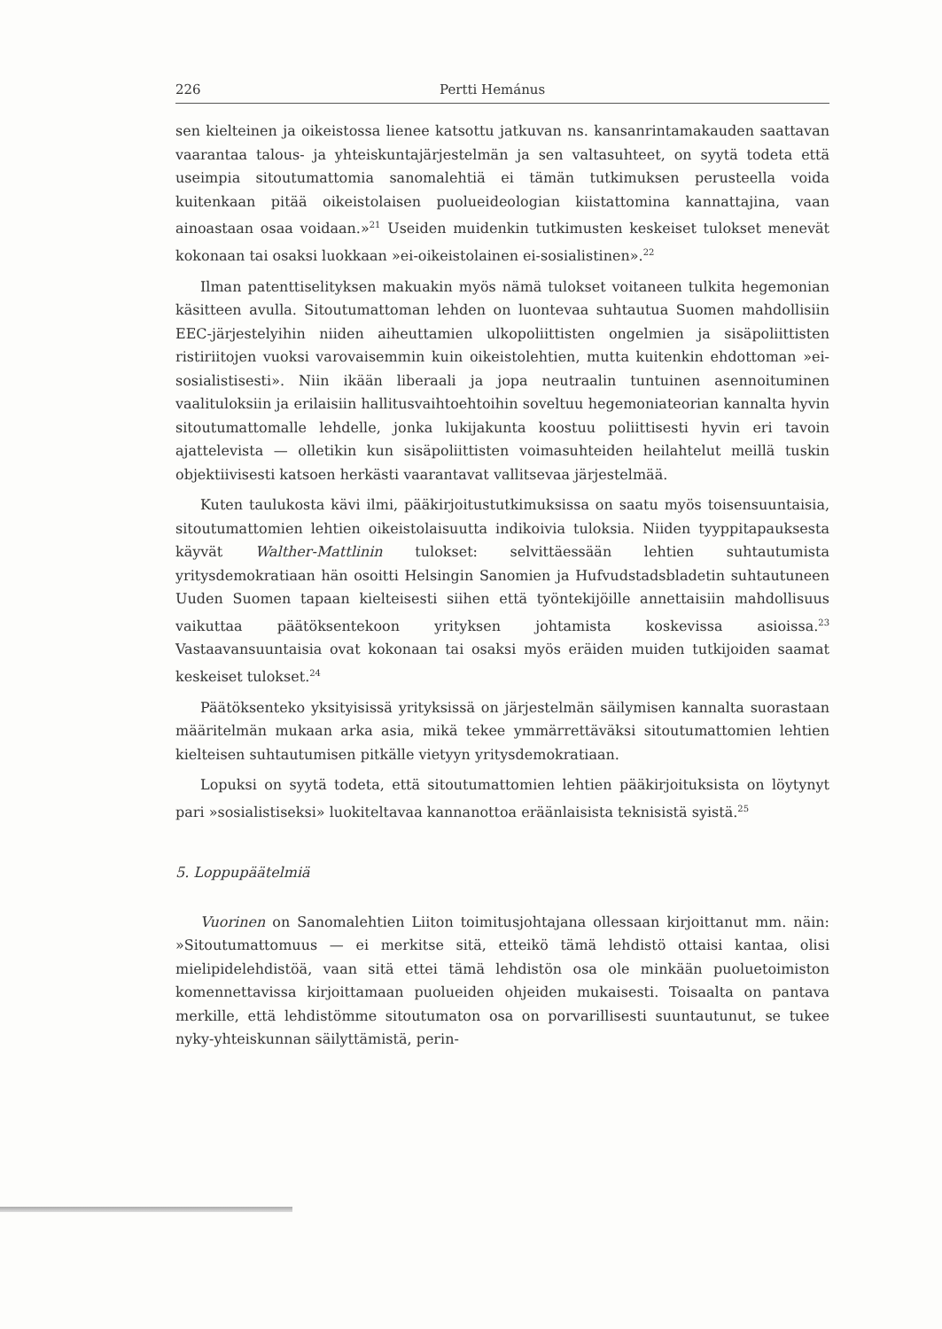226 Pertti Hemánus
sen kielteinen ja oikeistossa lienee katsottu jatkuvan ns. kansanrintamakauden saattavan vaarantaa talous- ja yhteiskuntajärjestelmän ja sen valtasuhteet, on syytä todeta että useimpia sitoutumattomia sanomalehtiä ei tämän tutkimuksen perusteella voida kuitenkaan pitää oikeistolaisen puolueideologian kiistattomina kannattajina, vaan ainoastaan osaa voidaan.»<sup>21</sup> Useiden muidenkin tutkimusten keskeiset tulokset menevät kokonaan tai osaksi luokkaan »ei-oikeistolainen ei-sosialistinen».<sup>22</sup>
Ilman patenttiselityksen makuakin myös nämä tulokset voitaneen tulkita hegemonian käsitteen avulla. Sitoutumattoman lehden on luontevaa suhtautua Suomen mahdollisiin EEC-järjestelyihin niiden aiheuttamien ulkopoliittisten ongelmien ja sisäpoliittisten ristiriitojen vuoksi varovaisemmin kuin oikeistolehtien, mutta kuitenkin ehdottoman »ei-sosialistisesti». Niin ikään liberaali ja jopa neutraalin tuntuinen asennoituminen vaalituloksiin ja erilaisiin hallitusvaihtoehtoihin soveltuu hegemoniateorian kannalta hyvin sitoutumattomalle lehdelle, jonka lukijakunta koostuu poliittisesti hyvin eri tavoin ajattelevista — olletikin kun sisäpoliittisten voimasuhteiden heilahtelut meillä tuskin objektiivisesti katsoen herkästi vaarantavat vallitsevaa järjestelmää.
Kuten taulukosta kävi ilmi, pääkirjoitustutkimuksissa on saatu myös toisensuuntaisia, sitoutumattomien lehtien oikeistolaisuutta indikoivia tuloksia. Niiden tyyppitapauksesta käyvät Walther-Mattlinin tulokset: selvittäessään lehtien suhtautumista yritysdemokratiaan hän osoitti Helsingin Sanomien ja Hufvudstadsbladetin suhtautuneen Uuden Suomen tapaan kielteisesti siihen että työntekijöille annettaisiin mahdollisuus vaikuttaa päätöksentekoon yrityksen johtamista koskevissa asioissa.<sup>23</sup> Vastaavansuuntaisia ovat kokonaan tai osaksi myös eräiden muiden tutkijoiden saamat keskeiset tulokset.<sup>24</sup>
Päätöksenteko yksityisissä yrityksissä on järjestelmän säilymisen kannalta suorastaan määritelmän mukaan arka asia, mikä tekee ymmärrettäväksi sitoutumattomien lehtien kielteisen suhtautumisen pitkälle vietyyn yritysdemokratiaan.
Lopuksi on syytä todeta, että sitoutumattomien lehtien pääkirjoituksista on löytynyt pari »sosialistiseksi» luokiteltavaa kannanottoa eräänlaisista teknisistä syistä.<sup>25</sup>
5. Loppupäätelmiä
Vuorinen on Sanomalehtien Liiton toimitusjohtajana ollessaan kirjoittanut mm. näin: »Sitoutumattomuus — ei merkitse sitä, etteikö tämä lehdistö ottaisi kantaa, olisi mielipidelehdistöä, vaan sitä ettei tämä lehdistön osa ole minkään puoluetoimiston komennettavissa kirjoittamaan puolueiden ohjeiden mukaisesti. Toisaalta on pantava merkille, että lehdistömme sitoutumaton osa on porvarillisesti suuntautunut, se tukee nyky-yhteiskunnan säilyttämistä, perin-